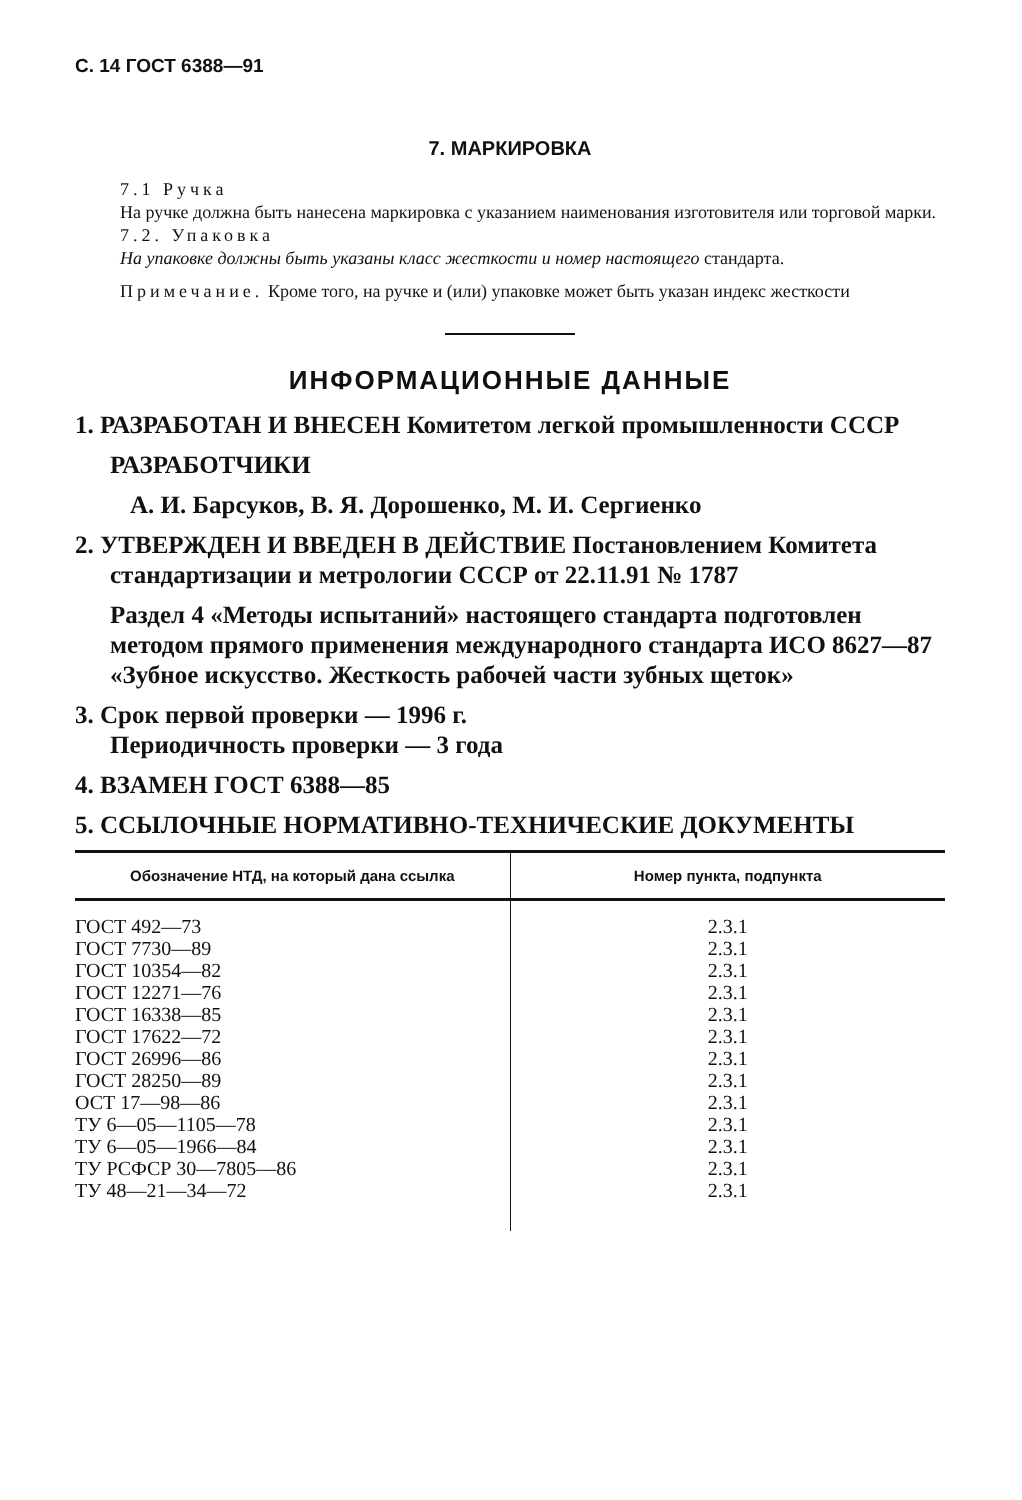С. 14 ГОСТ 6388—91
7. МАРКИРОВКА
7.1 Ручка
На ручке должна быть нанесена маркировка с указанием наименования изготовителя или торговой марки.
7.2. Упаковка
На упаковке должны быть указаны класс жесткости и номер настоящего стандарта.
Примечание. Кроме того, на ручке и (или) упаковке может быть указан индекс жесткости
ИНФОРМАЦИОННЫЕ ДАННЫЕ
1. РАЗРАБОТАН И ВНЕСЕН Комитетом легкой промышленности СССР
РАЗРАБОТЧИКИ
А. И. Барсуков, В. Я. Дорошенко, М. И. Сергиенко
2. УТВЕРЖДЕН И ВВЕДЕН В ДЕЙСТВИЕ Постановлением Комитета стандартизации и метрологии СССР от 22.11.91 № 1787
Раздел 4 «Методы испытаний» настоящего стандарта подготовлен методом прямого применения международного стандарта ИСО 8627—87 «Зубное искусство. Жесткость рабочей части зубных щеток»
3. Срок первой проверки — 1996 г.
Периодичность проверки — 3 года
4. ВЗАМЕН ГОСТ 6388—85
5. ССЫЛОЧНЫЕ НОРМАТИВНО-ТЕХНИЧЕСКИЕ ДОКУМЕНТЫ
| Обозначение НТД, на который дана ссылка | Номер пункта, подпункта |
| --- | --- |
| ГОСТ 492—73 | 2.3.1 |
| ГОСТ 7730—89 | 2.3.1 |
| ГОСТ 10354—82 | 2.3.1 |
| ГОСТ 12271—76 | 2.3.1 |
| ГОСТ 16338—85 | 2.3.1 |
| ГОСТ 17622—72 | 2.3.1 |
| ГОСТ 26996—86 | 2.3.1 |
| ГОСТ 28250—89 | 2.3.1 |
| ОСТ 17—98—86 | 2.3.1 |
| ТУ 6—05—1105—78 | 2.3.1 |
| ТУ 6—05—1966—84 | 2.3.1 |
| ТУ РСФСР 30—7805—86 | 2.3.1 |
| ТУ 48—21—34—72 | 2.3.1 |